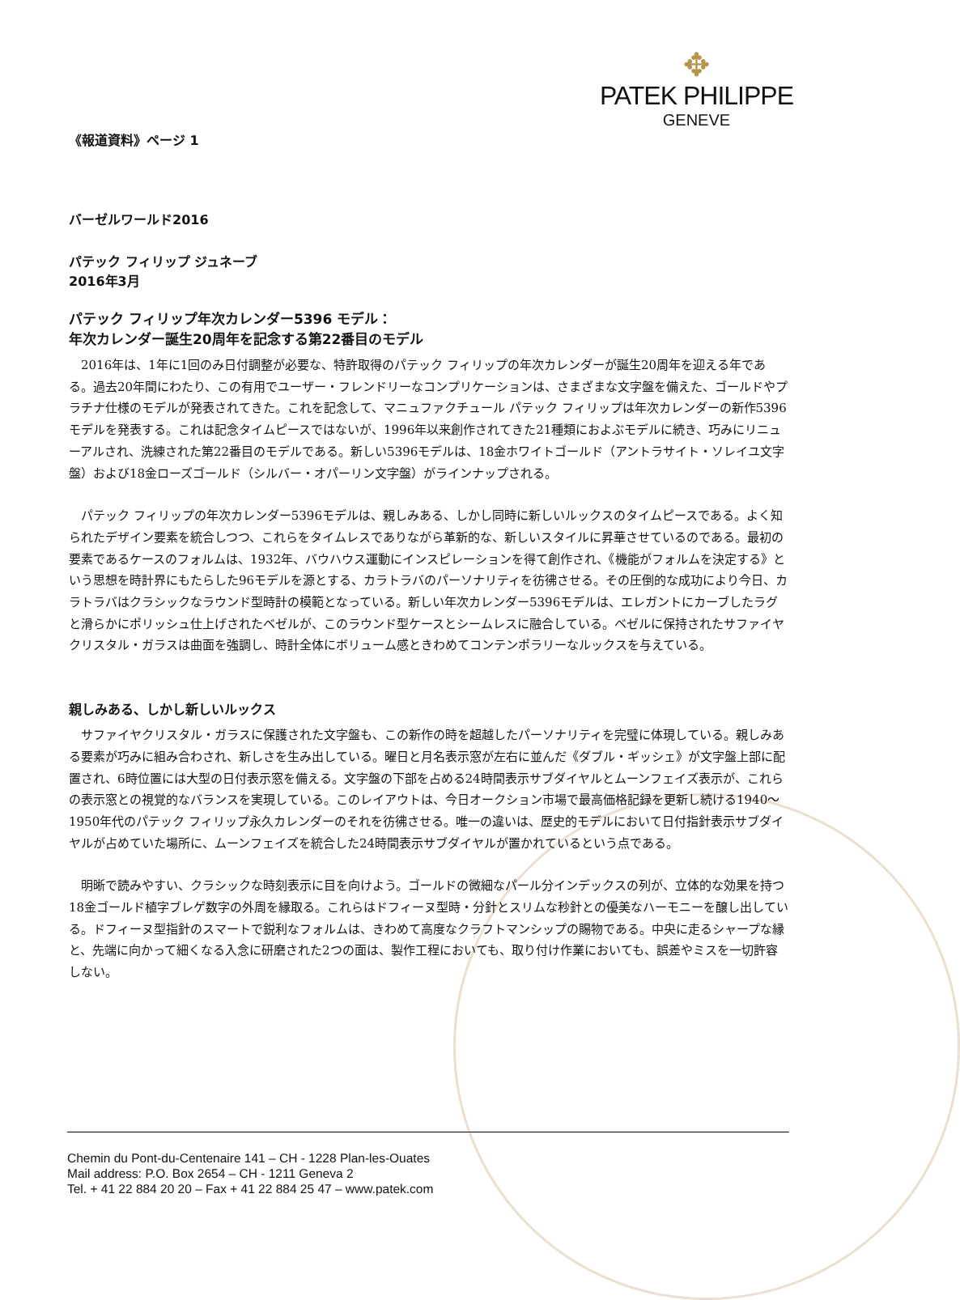✥
PATEK PHILIPPE
GENEVE
《報道資料》ページ 1
バーゼルワールド2016
パテック フィリップ ジュネーブ
2016年3月
パテック フィリップ年次カレンダー5396 モデル：
年次カレンダー誕生20周年を記念する第22番目のモデル
2016年は、1年に1回のみ日付調整が必要な、特許取得のパテック フィリップの年次カレンダーが誕生20周年を迎える年である。過去20年間にわたり、この有用でユーザー・フレンドリーなコンプリケーションは、さまざまな文字盤を備えた、ゴールドやプラチナ仕様のモデルが発表されてきた。これを記念して、マニュファクチュール パテック フィリップは年次カレンダーの新作5396モデルを発表する。これは記念タイムピースではないが、1996年以来創作されてきた21種類におよぶモデルに続き、巧みにリニューアルされ、洗練された第22番目のモデルである。新しい5396モデルは、18金ホワイトゴールド（アントラサイト・ソレイユ文字盤）および18金ローズゴールド（シルバー・オパーリン文字盤）がラインナップされる。
パテック フィリップの年次カレンダー5396モデルは、親しみある、しかし同時に新しいルックスのタイムピースである。よく知られたデザイン要素を統合しつつ、これらをタイムレスでありながら革新的な、新しいスタイルに昇華させているのである。最初の要素であるケースのフォルムは、1932年、バウハウス運動にインスピレーションを得て創作され、《機能がフォルムを決定する》という思想を時計界にもたらした96モデルを源とする、カラトラバのパーソナリティを彷彿させる。その圧倒的な成功により今日、カラトラバはクラシックなラウンド型時計の模範となっている。新しい年次カレンダー5396モデルは、エレガントにカーブしたラグと滑らかにポリッシュ仕上げされたベゼルが、このラウンド型ケースとシームレスに融合している。ベゼルに保持されたサファイヤクリスタル・ガラスは曲面を強調し、時計全体にボリューム感ときわめてコンテンポラリーなルックスを与えている。
親しみある、しかし新しいルックス
サファイヤクリスタル・ガラスに保護された文字盤も、この新作の時を超越したパーソナリティを完璧に体現している。親しみある要素が巧みに組み合わされ、新しさを生み出している。曜日と月名表示窓が左右に並んだ《ダブル・ギッシェ》が文字盤上部に配置され、6時位置には大型の日付表示窓を備える。文字盤の下部を占める24時間表示サブダイヤルとムーンフェイズ表示が、これらの表示窓との視覚的なバランスを実現している。このレイアウトは、今日オークション市場で最高価格記録を更新し続ける1940～1950年代のパテック フィリップ永久カレンダーのそれを彷彿させる。唯一の違いは、歴史的モデルにおいて日付指針表示サブダイヤルが占めていた場所に、ムーンフェイズを統合した24時間表示サブダイヤルが置かれているという点である。
明晰で読みやすい、クラシックな時刻表示に目を向けよう。ゴールドの微細なパール分インデックスの列が、立体的な効果を持つ18金ゴールド植字ブレゲ数字の外周を縁取る。これらはドフィーヌ型時・分針とスリムな秒針との優美なハーモニーを醸し出している。ドフィーヌ型指針のスマートで鋭利なフォルムは、きわめて高度なクラフトマンシップの賜物である。中央に走るシャープな縁と、先端に向かって細くなる入念に研磨された2つの面は、製作工程においても、取り付け作業においても、誤差やミスを一切許容しない。
Chemin du Pont-du-Centenaire 141 – CH - 1228 Plan-les-Ouates
Mail address: P.O. Box 2654 – CH - 1211 Geneva 2
Tel. + 41 22 884 20 20 – Fax + 41 22 884 25 47 – www.patek.com